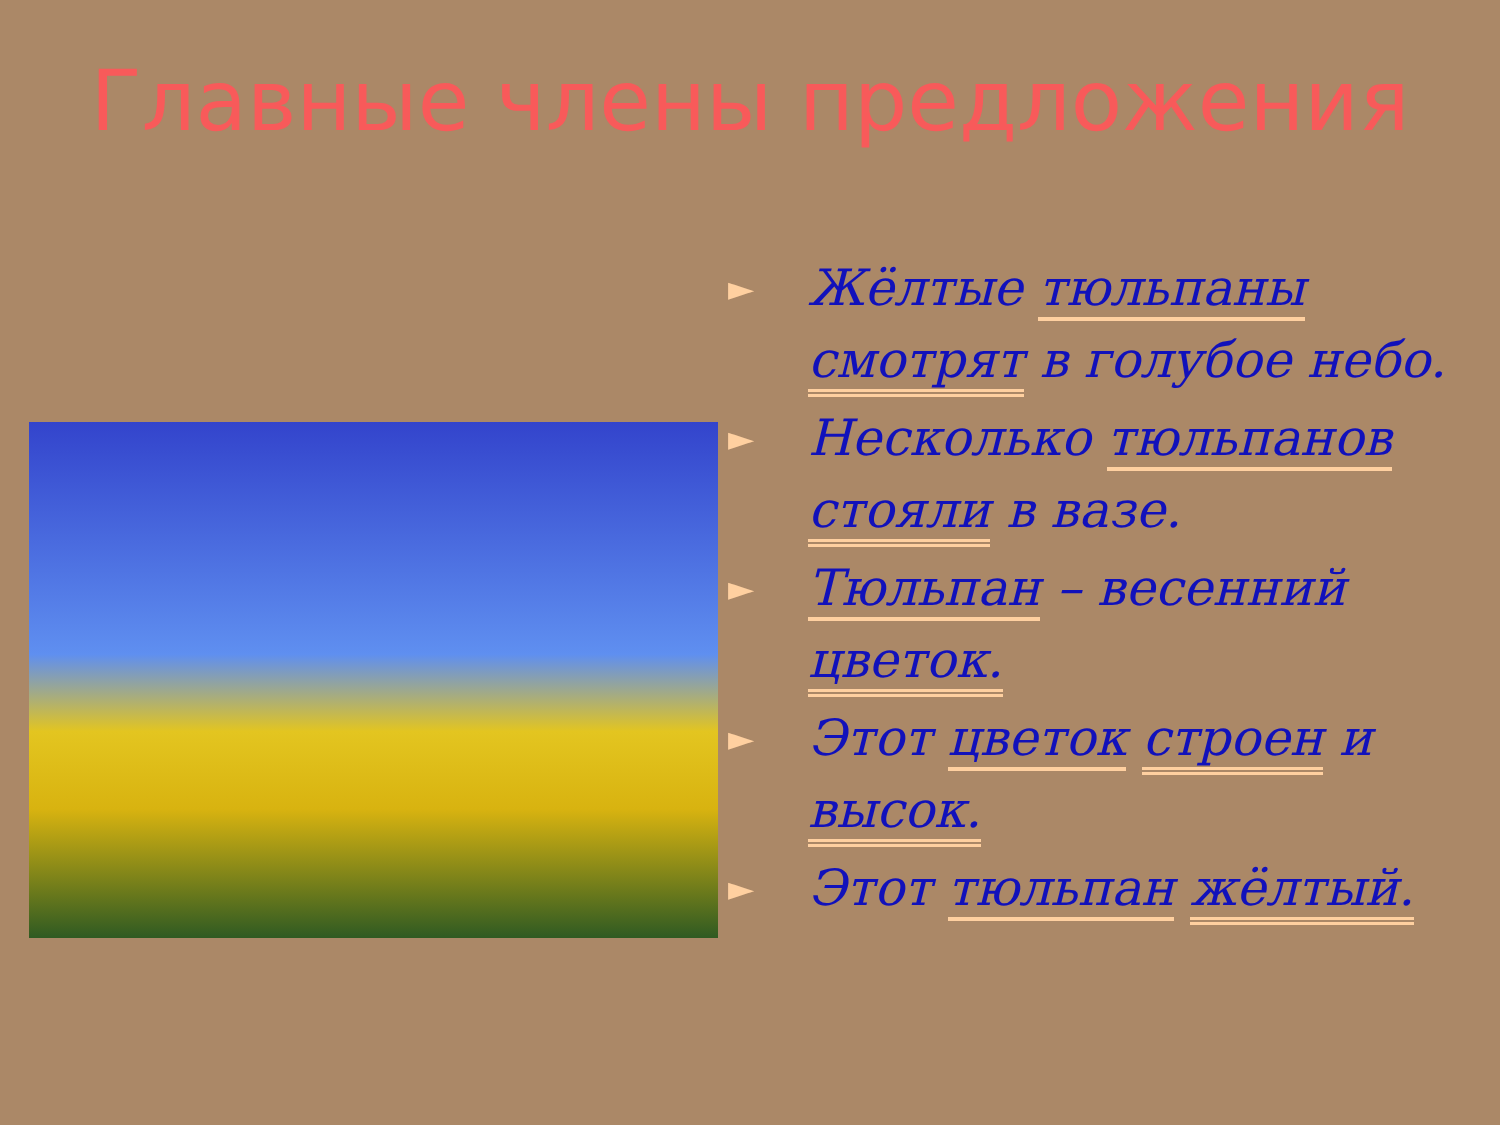Главные члены предложения
► Жёлтые тюльпаны смотрят в голубое небо.
► Несколько тюльпанов стояли в вазе.
► Тюльпан – весенний цветок.
► Этот цветок строен и высок.
► Этот тюльпан жёлтый.